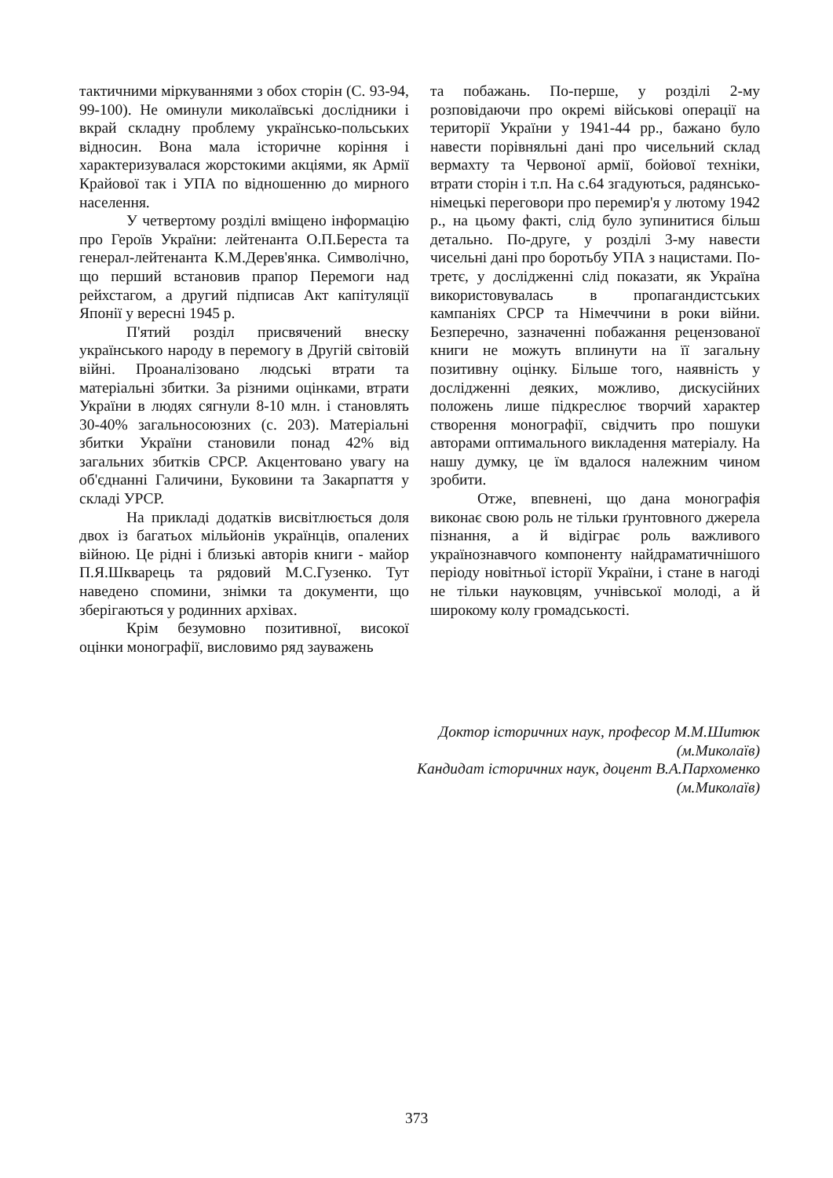тактичними міркуваннями з обох сторін (С. 93-94, 99-100). Не оминули миколаївські дослідники і вкрай складну проблему українсько-польських відносин. Вона мала історичне коріння і характеризувалася жорстокими акціями, як Армії Крайової так і УПА по відношенню до мирного населення.
У четвертому розділі вміщено інформацію про Героїв України: лейтенанта О.П.Береста та генерал-лейтенанта К.М.Дерев'янка. Символічно, що перший встановив прапор Перемоги над рейхстагом, а другий підписав Акт капітуляції Японії у вересні 1945 р.
П'ятий розділ присвячений внеску українського народу в перемогу в Другій світовій війні. Проаналізовано людські втрати та матеріальні збитки. За різними оцінками, втрати України в людях сягнули 8-10 млн. і становлять 30-40% загальносоюзних (с. 203). Матеріальні збитки України становили понад 42% від загальних збитків СРСР. Акцентовано увагу на об'єднанні Галичини, Буковини та Закарпаття у складі УРСР.
На прикладі додатків висвітлюється доля двох із багатьох мільйонів українців, опалених війною. Це рідні і близькі авторів книги - майор П.Я.Шкварець та рядовий М.С.Гузенко. Тут наведено спомини, знімки та документи, що зберігаються у родинних архівах.
Крім безумовно позитивної, високої оцінки монографії, висловимо ряд зауважень
та побажань. По-перше, у розділі 2-му розповідаючи про окремі військові операції на території України у 1941-44 рр., бажано було навести порівняльні дані про чисельний склад вермахту та Червоної армії, бойової техніки, втрати сторін і т.п. На с.64 згадуються, радянсько-німецькі переговори про перемир'я у лютому 1942 р., на цьому факті, слід було зупинитися більш детально. По-друге, у розділі 3-му навести чисельні дані про боротьбу УПА з нацистами. По-третє, у дослідженні слід показати, як Україна використовувалась в пропагандистських кампаніях СРСР та Німеччини в роки війни. Безперечно, зазначенні побажання рецензованої книги не можуть вплинути на її загальну позитивну оцінку. Більше того, наявність у дослідженні деяких, можливо, дискусійних положень лише підкреслює творчий характер створення монографії, свідчить про пошуки авторами оптимального викладення матеріалу. На нашу думку, це їм вдалося належним чином зробити.
Отже, впевнені, що дана монографія виконає свою роль не тільки ґрунтовного джерела пізнання, а й відіграє роль важливого українознавчого компоненту найдраматичнішого періоду новітньої історії України, і стане в нагоді не тільки науковцям, учнівської молоді, а й широкому колу громадськості.
Доктор історичних наук, професор М.М.Шитюк
(м.Миколаїв)
Кандидат історичних наук, доцент В.А.Пархоменко
(м.Миколаїв)
373